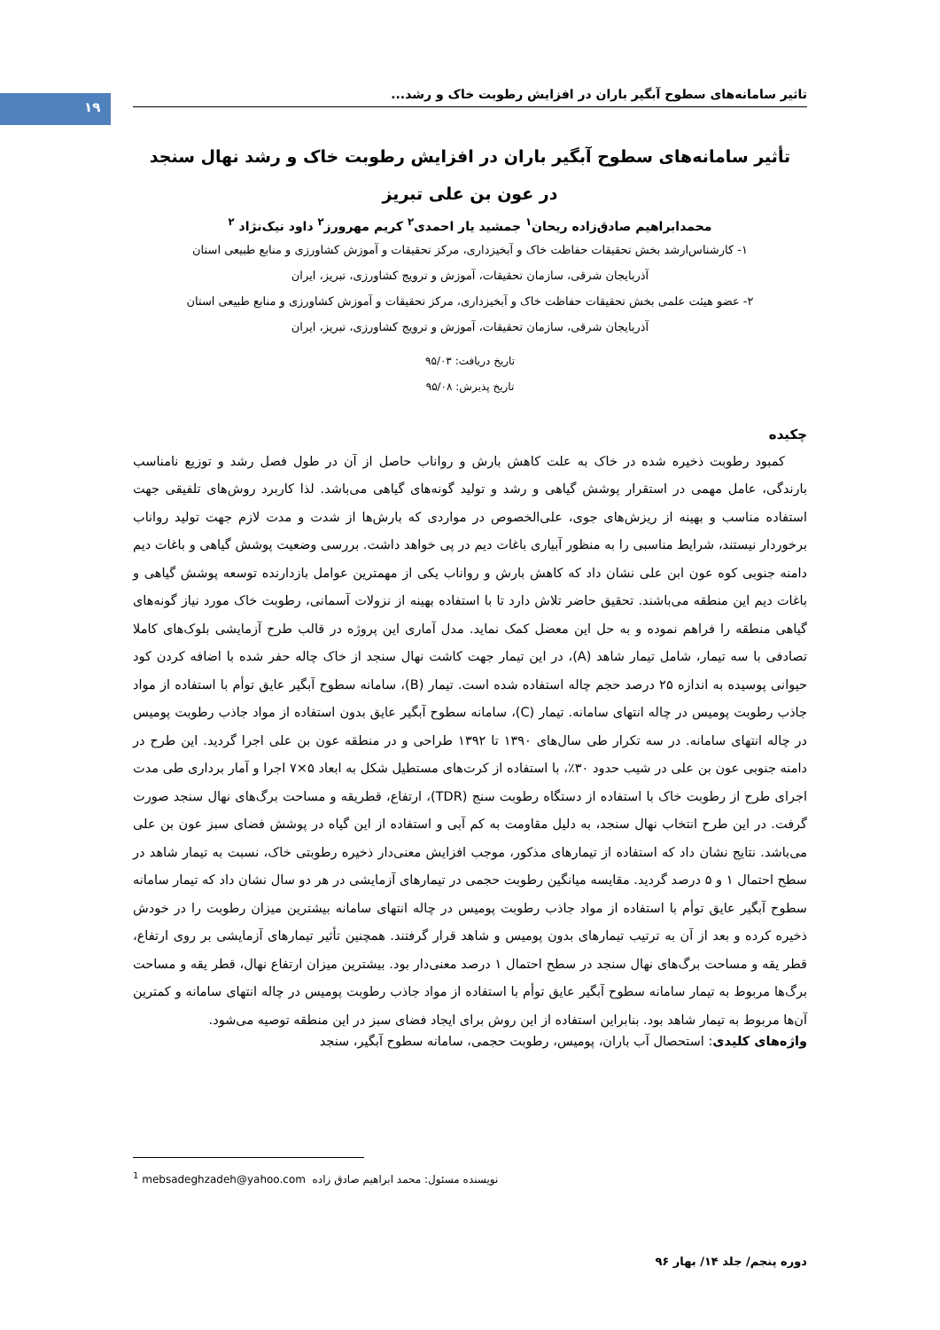۱۹
تاثیر سامانه‌های سطوح آبگیر باران در افزایش رطوبت خاک و رشد...
تأثیر سامانه‌های سطوح آبگیر باران در افزایش رطوبت خاک و رشد نهال سنجد
در عون بن علی تبریز
محمدابراهیم صادق‌زاده ریحان<sup>۱</sup> جمشید یار احمدی<sup>۲</sup> کریم مهرورز<sup>۲</sup> داود نیک‌نژاد <sup>۲</sup>
۱- کارشناس‌ارشد بخش تحقیقات حفاظت خاک و آبخیزداری، مرکز تحقیقات و آموزش کشاورزی و منابع طبیعی استان
آذربایجان شرقی، سازمان تحقیقات، آموزش و ترویج کشاورزی، تبریز، ایران
۲- عضو هیئت علمی بخش تحقیقات حفاظت خاک و آبخیزداری، مرکز تحقیقات و آموزش کشاورزی و منابع طبیعی استان
آذربایجان شرقی، سازمان تحقیقات، آموزش و ترویج کشاورزی، تبریز، ایران
تاریخ دریافت: ۹۵/۰۳
تاریخ پذیرش: ۹۵/۰۸
چکیده
کمبود رطوبت ذخیره شده در خاک به علت کاهش بارش و رواناب حاصل از آن در طول فصل رشد و توزیع نامناسب بارندگی، عامل مهمی در استقرار پوشش گیاهی و رشد و تولید گونه‌های گیاهی می‌باشد. لذا کاربرد روش‌های تلفیقی جهت استفاده مناسب و بهینه از ریزش‌های جوی، علی‌الخصوص در مواردی که بارش‌ها از شدت و مدت لازم جهت تولید رواناب برخوردار نیستند، شرایط مناسبی را به منظور آبیاری باغات دیم در پی خواهد داشت. بررسی وضعیت پوشش گیاهی و باغات دیم دامنه جنوبی کوه عون ابن علی نشان داد که کاهش بارش و رواناب یکی از مهمترین عوامل بازدارنده توسعه پوشش گیاهی و باغات دیم این منطقه می‌باشند. تحقیق حاضر تلاش دارد تا با استفاده بهینه از نزولات آسمانی، رطوبت خاک مورد نیاز گونه‌های گیاهی منطقه را فراهم نموده و به حل این معضل کمک نماید. مدل آماری این پروژه در قالب طرح آزمایشی بلوک‌های کاملا تصادفی با سه تیمار، شامل تیمار شاهد (A)، در این تیمار جهت کاشت نهال سنجد از خاک چاله حفر شده با اضافه کردن کود حیوانی پوسیده به اندازه ۲۵ درصد حجم چاله استفاده شده است. تیمار (B)، سامانه سطوح آبگیر عایق توأم با استفاده از مواد جاذب رطوبت پومیس در چاله انتهای سامانه. تیمار (C)، سامانه سطوح آبگیر عایق بدون استفاده از مواد جاذب رطوبت پومیس در چاله انتهای سامانه. در سه تکرار طی سال‌های ۱۳۹۰ تا ۱۳۹۲ طراحی و در منطقه عون بن علی اجرا گردید. این طرح در دامنه جنوبی عون بن علی در شیب حدود ۳۰٪، با استفاده از کرت‌های مستطیل شکل به ابعاد ۵×۷ اجرا و آمار برداری طی مدت اجرای طرح از رطوبت خاک با استفاده از دستگاه رطوبت سنج (TDR)، ارتفاع، قطریقه و مساحت برگ‌های نهال سنجد صورت گرفت. در این طرح انتخاب نهال سنجد، به دلیل مقاومت به کم آبی و استفاده از این گیاه در پوشش فضای سبز عون بن علی می‌باشد. نتایج نشان داد که استفاده از تیمارهای مذکور، موجب افزایش معنی‌دار ذخیره رطوبتی خاک، نسبت به تیمار شاهد در سطح احتمال ۱ و ۵ درصد گردید. مقایسه میانگین رطوبت حجمی در تیمارهای آزمایشی در هر دو سال نشان داد که تیمار سامانه سطوح آبگیر عایق توأم با استفاده از مواد جاذب رطوبت پومیس در چاله انتهای سامانه بیشترین میزان رطوبت را در خودش ذخیره کرده و بعد از آن به ترتیب تیمارهای بدون پومیس و شاهد قرار گرفتند. همچنین تأثیر تیمارهای آزمایشی بر روی ارتفاع، قطر یقه و مساحت برگ‌های نهال سنجد در سطح احتمال ۱ درصد معنی‌دار بود. بیشترین میزان ارتفاع نهال، قطر یقه و مساحت برگ‌ها مربوط به تیمار سامانه سطوح آبگیر عایق توأم با استفاده از مواد جاذب رطوبت پومیس در چاله انتهای سامانه و کمترین آن‌ها مربوط به تیمار شاهد بود. بنابراین استفاده از این روش برای ایجاد فضای سبز در این منطقه توصیه می‌شود.
واژه‌های کلیدی: استحصال آب باران، پومیس، رطوبت حجمی، سامانه سطوح آبگیر، سنجد
<sup>1</sup> mebsadeghzadeh@yahoo.com نویسنده مسئول: محمد ابراهیم صادق زاده
دوره پنجم/ جلد ۱۴/ بهار ۹۶